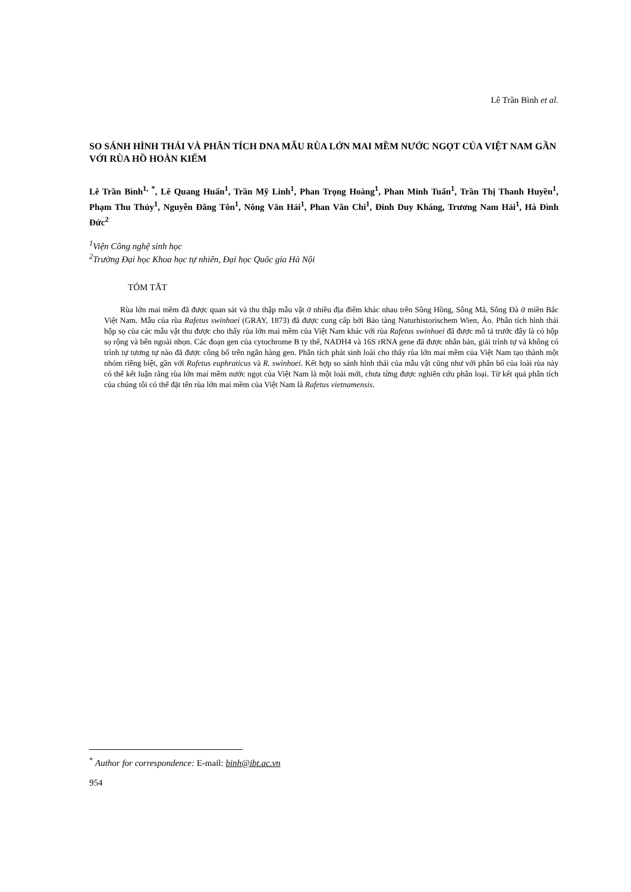Lê Trần Bình et al.
SO SÁNH HÌNH THÁI VÀ PHÂN TÍCH DNA MẪU RÙA LỚN MAI MỀM NƯỚC NGỌT CỦA VIỆT NAM GẦN VỚI RÙA HỒ HOÀN KIẾM
Lê Trần Bình<sup>1, *</sup>, Lê Quang Huấn<sup>1</sup>, Trần Mỹ Linh<sup>1</sup>, Phan Trọng Hoàng<sup>1</sup>, Phan Minh Tuấn<sup>1</sup>, Trần Thị Thanh Huyền<sup>1</sup>, Phạm Thu Thủy<sup>1</sup>, Nguyễn Đăng Tôn<sup>1</sup>, Nông Văn Hải<sup>1</sup>, Phan Văn Chi<sup>1</sup>, Đinh Duy Kháng, Trương Nam Hải<sup>1</sup>, Hà Đình Đức<sup>2</sup>
<sup>1</sup> Viện Công nghệ sinh học
<sup>2</sup> Trường Đại học Khoa học tự nhiên, Đại học Quốc gia Hà Nội
TÓM TẮT
Rùa lớn mai mềm đã được quan sát và thu thập mẫu vật ở nhiều địa điểm khác nhau trên Sông Hồng, Sông Mã, Sông Đà ở miền Bắc Việt Nam. Mẫu của rùa Rafetus swinhoei (GRAY, 1873) đã được cung cấp bởi Bảo tàng Naturhistorischem Wien, Áo. Phân tích hình thái hộp sọ của các mẫu vật thu được cho thấy rùa lớn mai mềm của Việt Nam khác với rùa Rafetus swinhoei đã được mô tả trước đây là có hộp sọ rộng và bên ngoài nhọn. Các đoạn gen của cytochrome B ty thể, NADH4 và 16S rRNA gene đã được nhân bản, giải trình tự và không có trình tự tương tự nào đã được công bố trên ngân hàng gen. Phân tích phát sinh loài cho thấy rùa lớn mai mềm của Việt Nam tạo thành một nhóm riêng biệt, gần với Rafetus euphraticus và R. swinhoei. Kết hợp so sánh hình thái của mẫu vật cũng như với phân bố của loài rùa này có thể kết luận rằng rùa lớn mai mềm nước ngọt của Việt Nam là một loài mới, chưa từng được nghiên cứu phân loại. Từ kết quả phân tích của chúng tôi có thể đặt tên rùa lớn mai mềm của Việt Nam là Rafetus vietnamensis.
<sup>*</sup> Author for correspondence: E-mail: binh@ibt.ac.vn
954